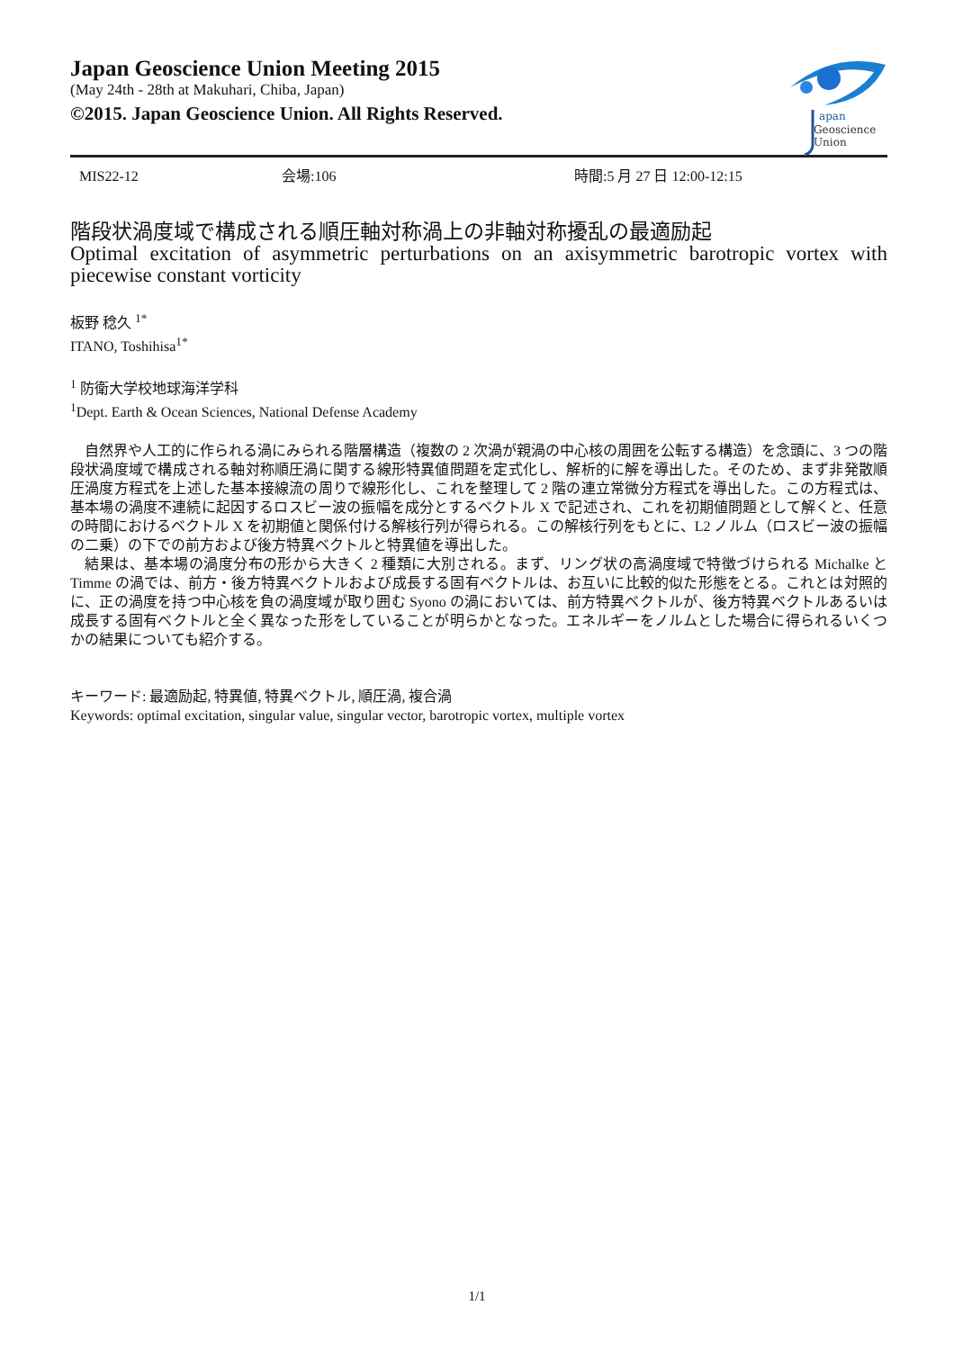Japan Geoscience Union Meeting 2015
(May 24th - 28th at Makuhari, Chiba, Japan)
©2015. Japan Geoscience Union. All Rights Reserved.
apan
Geoscience
Union
MIS22-12 会場:106 時間:5 月 27 日 12:00-12:15
階段状渦度域で構成される順圧軸対称渦上の非軸対称擾乱の最適励起
Optimal excitation of asymmetric perturbations on an axisymmetric barotropic vortex with piecewise constant vorticity
板野 稔久 <sup>1*</sup>
ITANO, Toshihisa<sup>1*</sup>
<sup>1</sup> 防衛大学校地球海洋学科
<sup>1</sup> Dept. Earth & Ocean Sciences, National Defense Academy
　自然界や人工的に作られる渦にみられる階層構造（複数の 2 次渦が親渦の中心核の周囲を公転する構造）を念頭に、3 つの階段状渦度域で構成される軸対称順圧渦に関する線形特異値問題を定式化し、解析的に解を導出した。そのため、まず非発散順圧渦度方程式を上述した基本接線流の周りで線形化し、これを整理して 2 階の連立常微分方程式を導出した。この方程式は、基本場の渦度不連続に起因するロスビー波の振幅を成分とするベクトル X で記述され、これを初期値問題として解くと、任意の時間におけるベクトル X を初期値と関係付ける解核行列が得られる。この解核行列をもとに、L2 ノルム（ロスビー波の振幅の二乗）の下での前方および後方特異ベクトルと特異値を導出した。
　結果は、基本場の渦度分布の形から大きく 2 種類に大別される。まず、リング状の高渦度域で特徴づけられる Michalke と Timme の渦では、前方・後方特異ベクトルおよび成長する固有ベクトルは、お互いに比較的似た形態をとる。これとは対照的に、正の渦度を持つ中心核を負の渦度域が取り囲む Syono の渦においては、前方特異ベクトルが、後方特異ベクトルあるいは成長する固有ベクトルと全く異なった形をしていることが明らかとなった。エネルギーをノルムとした場合に得られるいくつかの結果についても紹介する。
キーワード: 最適励起, 特異値, 特異ベクトル, 順圧渦, 複合渦
Keywords: optimal excitation, singular value, singular vector, barotropic vortex, multiple vortex
1/1